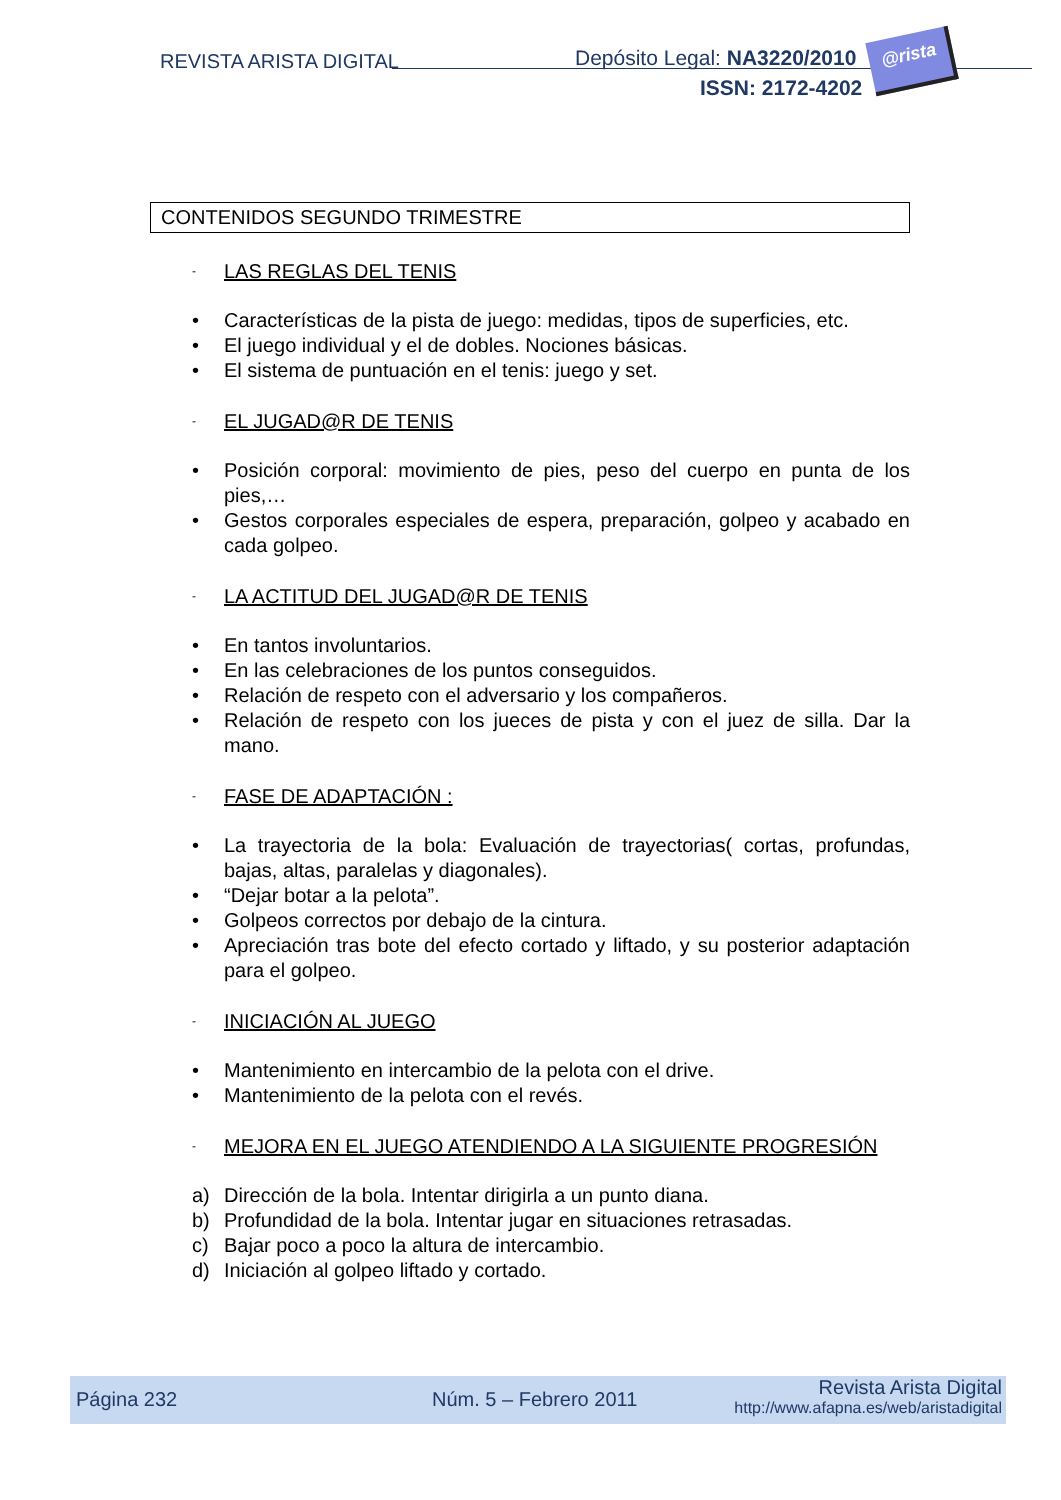REVISTA ARISTA DIGITAL Depósito Legal: NA3220/2010
ISSN: 2172-4202
@rista
CONTENIDOS SEGUNDO TRIMESTRE
- LAS REGLAS DEL TENIS
• Características de la pista de juego: medidas, tipos de superficies, etc.
• El juego individual y el de dobles. Nociones básicas.
• El sistema de puntuación en el tenis: juego y set.
- EL JUGAD@R DE TENIS
• Posición corporal: movimiento de pies, peso del cuerpo en punta de los pies,…
• Gestos corporales especiales de espera, preparación, golpeo y acabado en cada golpeo.
- LA ACTITUD DEL JUGAD@R DE TENIS
• En tantos involuntarios.
• En las celebraciones de los puntos conseguidos.
• Relación de respeto con el adversario y los compañeros.
• Relación de respeto con los jueces de pista y con el juez de silla. Dar la mano.
- FASE DE ADAPTACIÓN :
• La trayectoria de la bola: Evaluación de trayectorias( cortas, profundas, bajas, altas, paralelas y diagonales).
• “Dejar botar a la pelota”.
• Golpeos correctos por debajo de la cintura.
• Apreciación tras bote del efecto cortado y liftado, y su posterior adaptación para el golpeo.
- INICIACIÓN AL JUEGO
• Mantenimiento en intercambio de la pelota con el drive.
• Mantenimiento de la pelota con el revés.
- MEJORA EN EL JUEGO ATENDIENDO A LA SIGUIENTE PROGRESIÓN
a) Dirección de la bola. Intentar dirigirla a un punto diana.
b) Profundidad de la bola. Intentar jugar en situaciones retrasadas.
c) Bajar poco a poco la altura de intercambio.
d) Iniciación al golpeo liftado y cortado.
Página 232 Núm. 5 – Febrero 2011
Revista Arista Digital
http://www.afapna.es/web/aristadigital